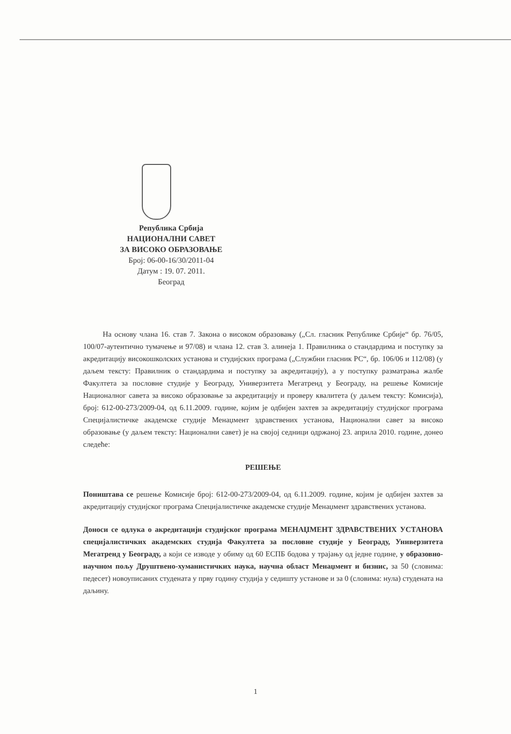Република Србија
НАЦИОНАЛНИ САВЕТ
ЗА ВИСОКО ОБРАЗОВАЊЕ
Број: 06-00-16/30/2011-04
Датум : 19. 07. 2011.
Београд
На основу члана 16. став 7. Закона о високом образовању („Сл. гласник Републике Србије“ бр. 76/05, 100/07-аутентично тумачење и 97/08) и члана 12. став 3. алинеја 1. Правилника о стандардима и поступку за акредитацију високошколских установа и студијских програма („Службни гласник РС“, бр. 106/06 и 112/08) (у даљем тексту: Правилник о стандардима и поступку за акредитацију), а у поступку разматрања жалбе Факултета за пословне студије у Београду, Универзитета Мегатренд у Београду, на решење Комисије Националног савета за високо образовање за акредитацију и проверу квалитета (у даљем тексту: Комисија), број: 612-00-273/2009-04, од 6.11.2009. године, којим је одбијен захтев за акредитацију студијског програма Специјалистичке академске студије Менаџмент здравствених установа, Национални савет за високо образовање (у даљем тексту: Национални савет) је на својој седници одржаној 23. априла 2010. године, донео следеће:
РЕШЕЊЕ
Поништава се решење Комисије број: 612-00-273/2009-04, од 6.11.2009. године, којим је одбијен захтев за акредитацију студијског програма Специјалистичке академске студије Менаџмент здравствених установа.
Доноси се одлука о акредитацији студијског програма МЕНАЏМЕНТ ЗДРАВСТВЕНИХ УСТАНОВА специјалистичких академских студија Факултета за пословне студије у Београду, Универзитета Мегатренд у Београду, а који се изводе у обиму од 60 ЕСПБ бодова у трајању од једне године, у образовно-научном пољу Друштвено-хуманистичких наука, научна област Менаџмент и бизнис, за 50 (словима: педесет) новоуписаних студената у прву годину студија у седишту установе и за 0 (словима: нула) студената на даљину.
1